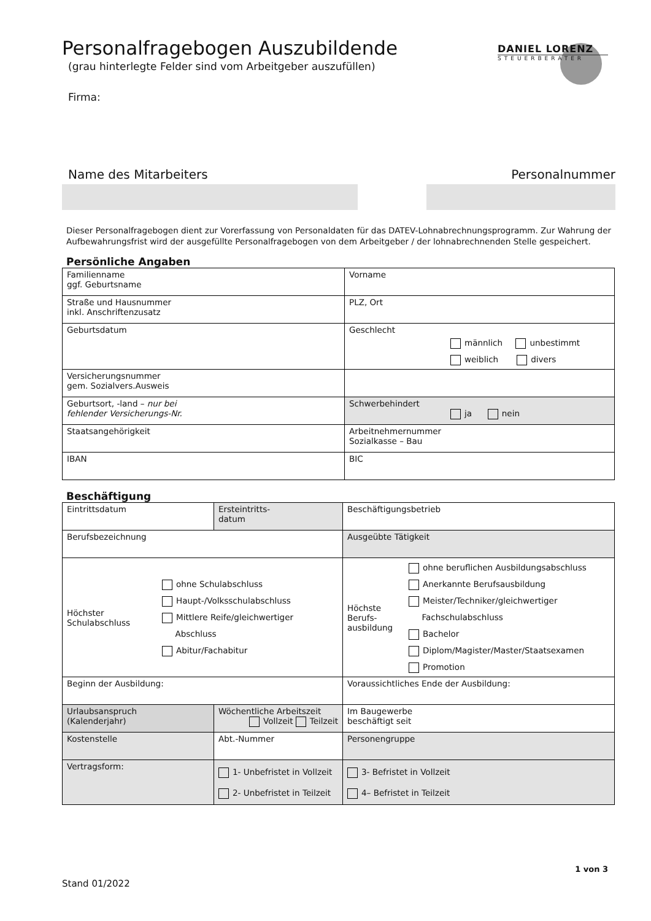DANIEL LORENZ
STEUERBERATER
Personalfragebogen Auszubildende
(grau hinterlegte Felder sind vom Arbeitgeber auszufüllen)
Firma:
Name des Mitarbeiters Personalnummer
Dieser Personalfragebogen dient zur Vorerfassung von Personaldaten für das DATEV-Lohnabrechnungsprogramm. Zur Wahrung der Aufbewahrungsfrist wird der ausgefüllte Personalfragebogen von dem Arbeitgeber / der lohnabrechnenden Stelle gespeichert.
Persönliche Angaben
| Familienname ggf. Geburtsname | Vorname |
| Straße und Hausnummer inkl. Anschriftenzusatz | PLZ, Ort |
| Geburtsdatum | Geschlecht männlich unbestimmt weiblich divers |
| Versicherungsnummer gem. Sozialvers.Ausweis | |
| Geburtsort, -land – nur bei fehlender Versicherungs-Nr. | Schwerbehindert ja nein |
| Staatsangehörigkeit | Arbeitnehmernummer Sozialkasse – Bau |
| IBAN | BIC |
Beschäftigung
| Eintrittsdatum | Ersteintritts- datum | Beschäftigungsbetrieb | |
| Berufsbezeichnung | | Ausgeübte Tätigkeit | |
| Höchster Schulabschluss ohne Schulabschluss Haupt-/Volksschulabschluss Mittlere Reife/gleichwertiger Abschluss Abitur/Fachabitur | | Höchste Berufs- ausbildung ohne beruflichen Ausbildungsabschluss Anerkannte Berufsausbildung Meister/Techniker/gleichwertiger Fachschulabschluss Bachelor Diplom/Magister/Master/Staatsexamen Promotion | |
| Beginn der Ausbildung: | | Voraussichtliches Ende der Ausbildung: | |
| Urlaubsanspruch (Kalenderjahr) | Wöchentliche Arbeitszeit Vollzeit Teilzeit | | Im Baugewerbe beschäftigt seit |
| Kostenstelle | Abt.-Nummer | | Personengruppe |
| Vertragsform: | 1- Unbefristet in Vollzeit 2- Unbefristet in Teilzeit | | 3- Befristet in Vollzeit 4– Befristet in Teilzeit |
1 von 3
Stand 01/2022